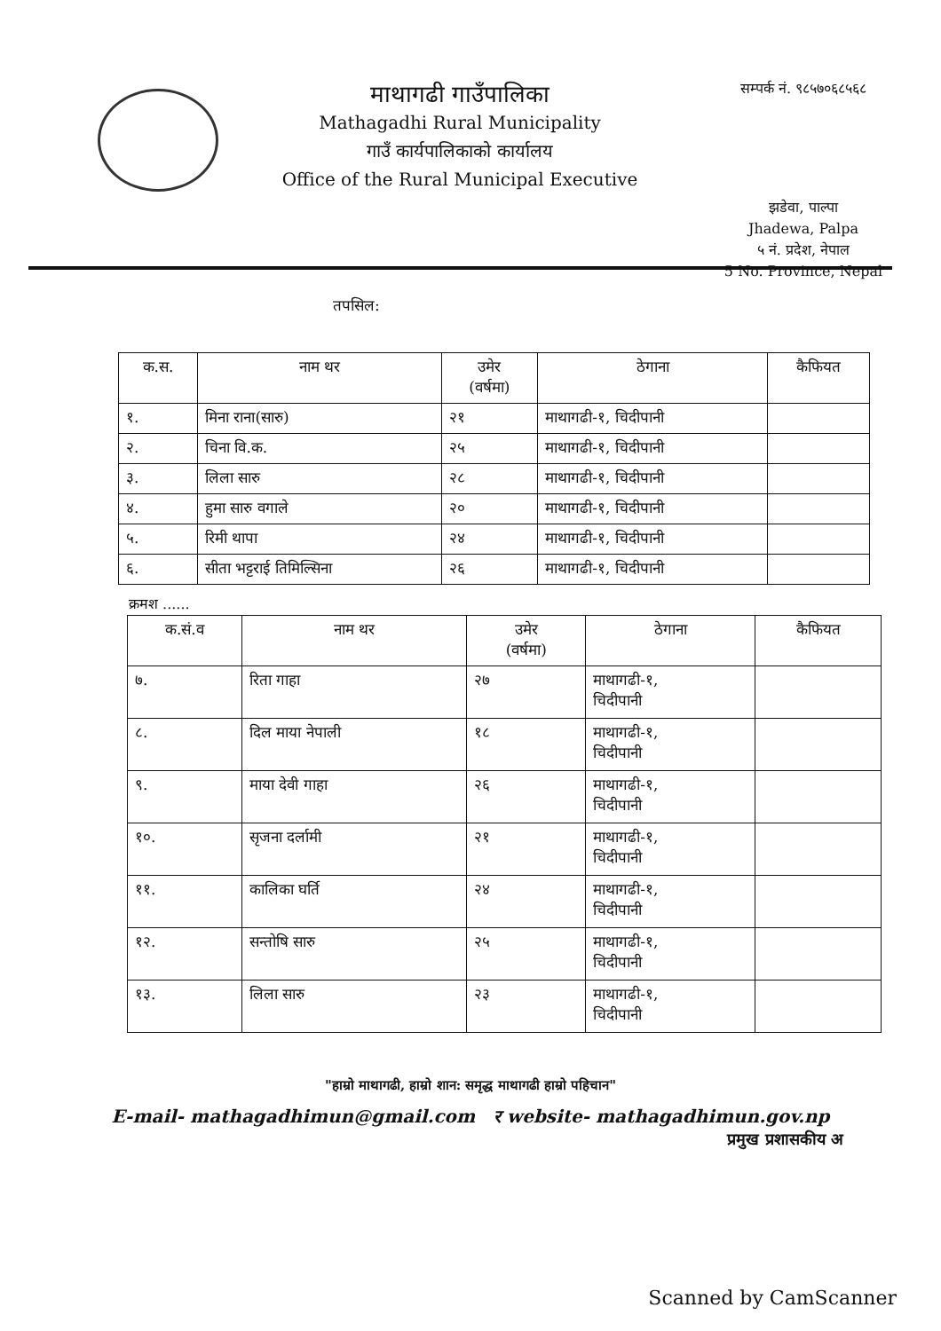माथागढी गाउँपालिका
Mathagadhi Rural Municipality
गाउँ कार्यपालिकाको कार्यालय
Office of the Rural Municipal Executive
सम्पर्क नं. ९८५७०६८५६८
झडेवा, पाल्पा
Jhadewa, Palpa
५ नं. प्रदेश, नेपाल
5 No. Province, Nepal
तपसिल:
| क.स. | नाम थर | उमेर (वर्षमा) | ठेगाना | कैफियत |
| --- | --- | --- | --- | --- |
| १. | मिना राना(सारु) | २१ | माथागढी-१, चिदीपानी | |
| २. | चिना वि.क. | २५ | माथागढी-१, चिदीपानी | |
| ३. | लिला सारु | २८ | माथागढी-१, चिदीपानी | |
| ४. | हुमा सारु वगाले | २० | माथागढी-१, चिदीपानी | |
| ५. | रिमी थापा | २४ | माथागढी-१, चिदीपानी | |
| ६. | सीता भट्टराई तिमिल्सिना | २६ | माथागढी-१, चिदीपानी | |
क्रमश ......
| क.सं.व | नाम थर | उमेर (वर्षमा) | ठेगाना | कैफियत |
| --- | --- | --- | --- | --- |
| ७. | रिता गाहा | २७ | माथागढी-१, चिदीपानी | |
| ८. | दिल माया नेपाली | १८ | माथागढी-१, चिदीपानी | |
| ९. | माया देवी गाहा | २६ | माथागढी-१, चिदीपानी | |
| १०. | सृजना दर्लामी | २१ | माथागढी-१, चिदीपानी | |
| ११. | कालिका घर्ति | २४ | माथागढी-१, चिदीपानी | |
| १२. | सन्तोषि सारु | २५ | माथागढी-१, चिदीपानी | |
| १३. | लिला सारु | २३ | माथागढी-१, चिदीपानी | |
"हाम्रो माथागढी, हाम्रो शान: समृद्ध माथागढी हाम्रो पहिचान"
E-mail- mathagadhimun@gmail.com र website- mathagadhimun.gov.np
प्रमुख प्रशासकीय अ
Scanned by CamScanner